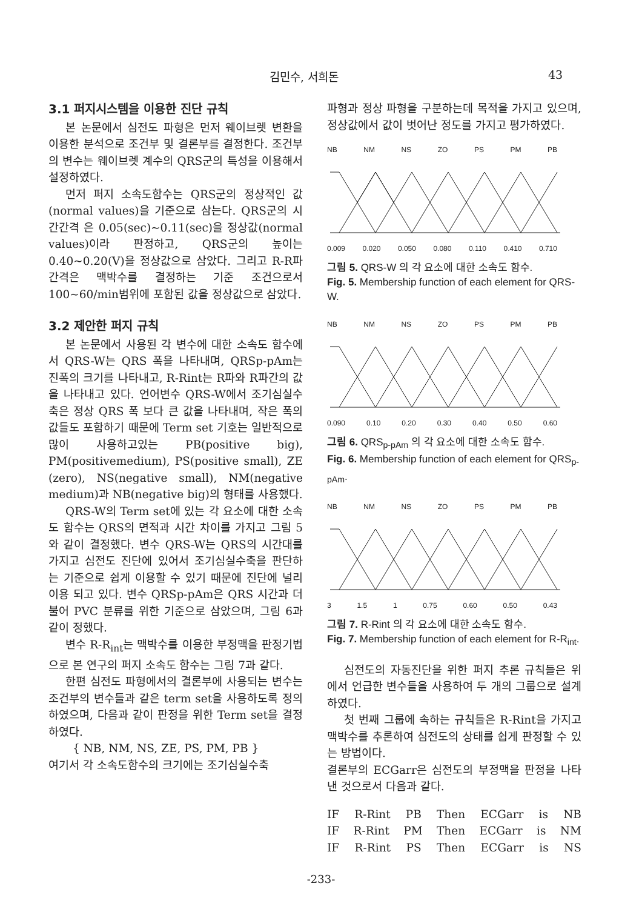김민수, 서희돈 43
3.1 퍼지시스템을 이용한 진단 규칙
본 논문에서 심전도 파형은 먼저 웨이브렛 변환을 이용한 분석으로 조건부 및 결론부를 결정한다. 조건부의 변수는 웨이브렛 계수의 QRS군의 특성을 이용해서 설정하였다.
먼저 퍼지 소속도함수는 QRS군의 정상적인 값(normal values)을 기준으로 삼는다. QRS군의 시간간격 은 0.05(sec)~0.11(sec)을 정상값(normal values)이라 판정하고, QRS군의 높이는 0.40~0.20(V)을 정상값으로 삼았다. 그리고 R-R파 간격은 맥박수를 결정하는 기준 조건으로서 100~60/min범위에 포함된 값을 정상값으로 삼았다.
3.2 제안한 퍼지 규칙
본 논문에서 사용된 각 변수에 대한 소속도 함수에서 QRS-W는 QRS 폭을 나타내며, QRSp-pAm는 진폭의 크기를 나타내고, R-Rint는 R파와 R파간의 값을 나타내고 있다. 언어변수 QRS-W에서 조기심실수축은 정상 QRS 폭 보다 큰 값을 나타내며, 작은 폭의 값들도 포함하기 때문에 Term set 기호는 일반적으로 많이 사용하고있는 PB(positive big), PM(positivemedium), PS(positive small), ZE (zero), NS(negative small), NM(negative medium)과 NB(negative big)의 형태를 사용했다.
QRS-W의 Term set에 있는 각 요소에 대한 소속도 함수는 QRS의 면적과 시간 차이를 가지고 그림 5와 같이 결정했다. 변수 QRS-W는 QRS의 시간대를 가지고 심전도 진단에 있어서 조기심실수축을 판단하는 기준으로 쉽게 이용할 수 있기 때문에 진단에 널리 이용 되고 있다. 변수 QRSp-pAm은 QRS 시간과 더불어 PVC 분류를 위한 기준으로 삼았으며, 그림 6과 같이 정했다.
변수 R-R<sub>int</sub>는 맥박수를 이용한 부정맥을 판정기법으로 본 연구의 퍼지 소속도 함수는 그림 7과 같다.
한편 심전도 파형에서의 결론부에 사용되는 변수는 조건부의 변수들과 같은 term set을 사용하도록 정의하였으며, 다음과 같이 판정을 위한 Term set을 결정하였다.
{ NB, NM, NS, ZE, PS, PM, PB }
여기서 각 소속도함수의 크기에는 조기심실수축
파형과 정상 파형을 구분하는데 목적을 가지고 있으며, 정상값에서 값이 벗어난 정도를 가지고 평가하였다.
NB NM NS ZO PS PM PB
0.009 0.020 0.050 0.080 0.110 0.410 0.710
그림 5. QRS-W 의 각 요소에 대한 소속도 함수.
Fig. 5. Membership function of each element for QRS-W.
NB NM NS ZO PS PM PB
0.090 0.10 0.20 0.30 0.40 0.50 0.60
그림 6. QRS<sub>p-pAm</sub> 의 각 요소에 대한 소속도 함수.
Fig. 6. Membership function of each element for QRS<sub>p-pAm</sub>.
NB NM NS ZO PS PM PB
3 1.5 1 0.75 0.60 0.50 0.43
그림 7. R-Rint 의 각 요소에 대한 소속도 함수.
Fig. 7. Membership function of each element for R-R<sub>int</sub>.
심전도의 자동진단을 위한 퍼지 추론 규칙들은 위에서 언급한 변수들을 사용하여 두 개의 그룹으로 설계하였다.
첫 번째 그룹에 속하는 규칙들은 R-Rint을 가지고 맥박수를 추론하여 심전도의 상태를 쉽게 판정할 수 있는 방법이다.
결론부의 ECGarr은 심전도의 부정맥을 판정을 나타낸 것으로서 다음과 같다.
IF R-Rint PB Then ECGarr is NB
IF R-Rint PM Then ECGarr is NM
IF R-Rint PS Then ECGarr is NS
-233-